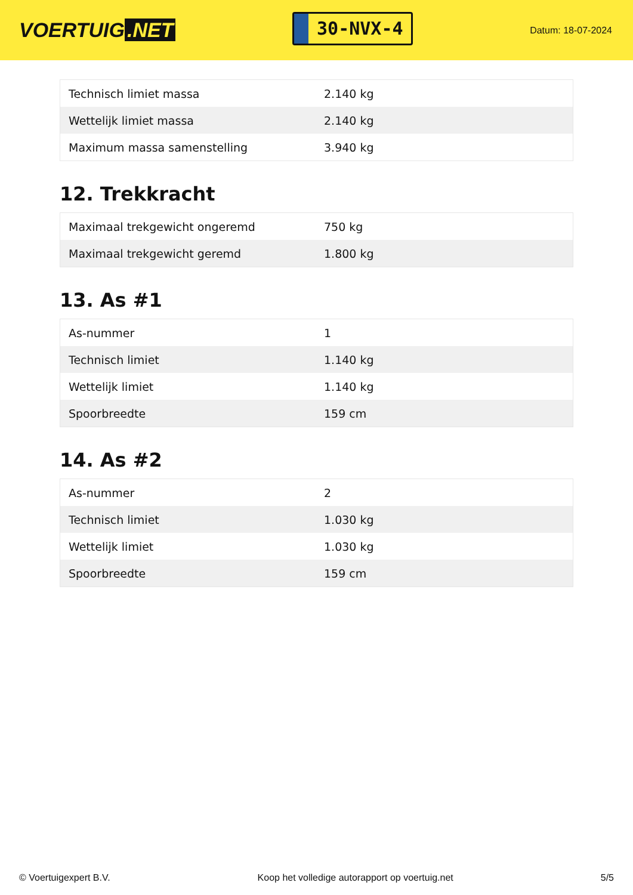VOERTUIG.NET
30-NVX-4
Datum: 18-07-2024
| Technisch limiet massa | 2.140 kg |
| Wettelijk limiet massa | 2.140 kg |
| Maximum massa samenstelling | 3.940 kg |
12. Trekkracht
| Maximaal trekgewicht ongeremd | 750 kg |
| Maximaal trekgewicht geremd | 1.800 kg |
13. As #1
| As-nummer | 1 |
| Technisch limiet | 1.140 kg |
| Wettelijk limiet | 1.140 kg |
| Spoorbreedte | 159 cm |
14. As #2
| As-nummer | 2 |
| Technisch limiet | 1.030 kg |
| Wettelijk limiet | 1.030 kg |
| Spoorbreedte | 159 cm |
© Voertuigexpert B.V. Koop het volledige autorapport op voertuig.net 5/5